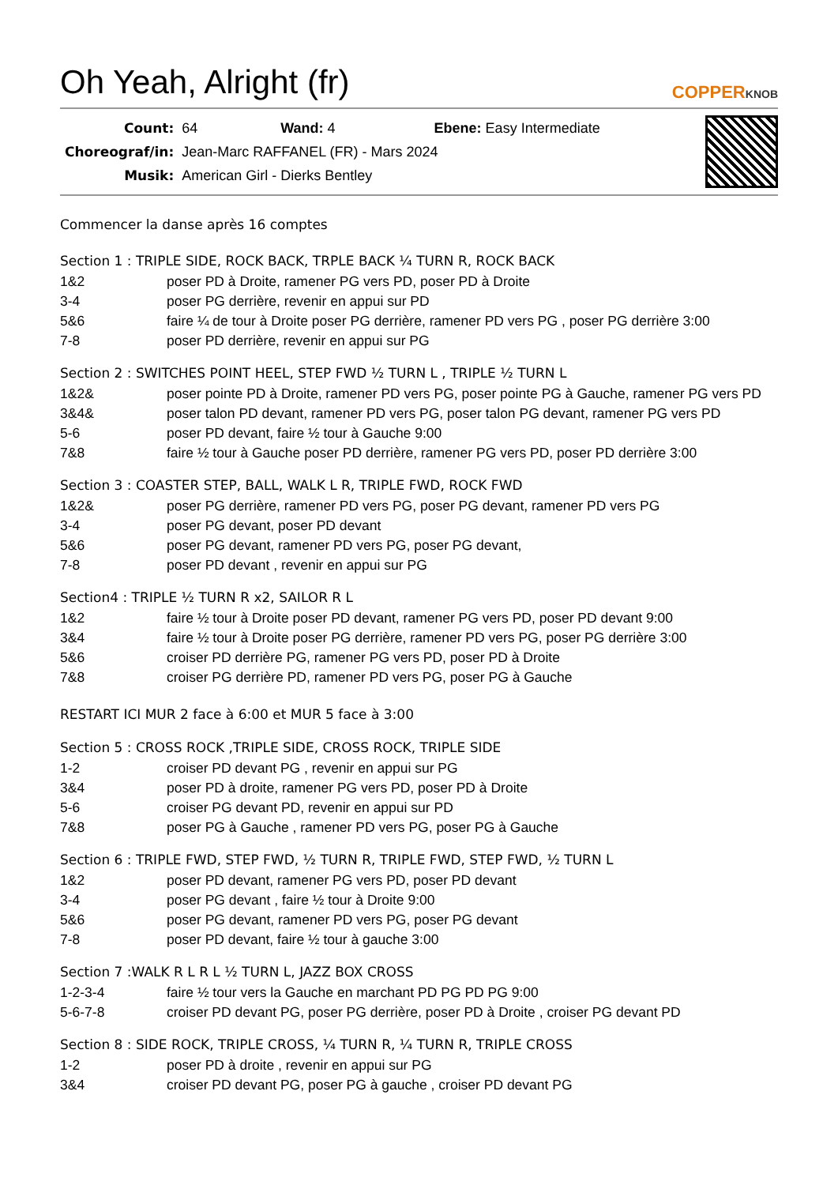Oh Yeah, Alright (fr)
COPPERKNOB
| Count: | 64 Wand: 4 Ebene: Easy Intermediate |
| Choreograf/in: | Jean-Marc RAFFANEL (FR) - Mars 2024 |
| Musik: | American Girl - Dierks Bentley |
Commencer la danse après 16 comptes
Section 1 : TRIPLE SIDE, ROCK BACK, TRPLE BACK ¼ TURN R, ROCK BACK
| 1&2 | poser PD à Droite, ramener PG vers PD, poser PD à Droite |
| 3-4 | poser PG derrière, revenir en appui sur PD |
| 5&6 | faire ¼ de tour à Droite poser PG derrière, ramener PD vers PG , poser PG derrière 3:00 |
| 7-8 | poser PD derrière, revenir en appui sur PG |
Section 2 : SWITCHES POINT HEEL, STEP FWD ½ TURN L , TRIPLE ½ TURN L
| 1&2& | poser pointe PD à Droite, ramener PD vers PG, poser pointe PG à Gauche, ramener PG vers PD |
| 3&4& | poser talon PD devant, ramener PD vers PG, poser talon PG devant, ramener PG vers PD |
| 5-6 | poser PD devant, faire ½ tour à Gauche 9:00 |
| 7&8 | faire ½ tour à Gauche poser PD derrière, ramener PG vers PD, poser PD derrière 3:00 |
Section 3 : COASTER STEP, BALL, WALK L R, TRIPLE FWD, ROCK FWD
| 1&2& | poser PG derrière, ramener PD vers PG, poser PG devant, ramener PD vers PG |
| 3-4 | poser PG devant, poser PD devant |
| 5&6 | poser PG devant, ramener PD vers PG, poser PG devant, |
| 7-8 | poser PD devant , revenir en appui sur PG |
Section4 : TRIPLE ½ TURN R x2, SAILOR R L
| 1&2 | faire ½ tour à Droite poser PD devant, ramener PG vers PD, poser PD devant 9:00 |
| 3&4 | faire ½ tour à Droite poser PG derrière, ramener PD vers PG, poser PG derrière 3:00 |
| 5&6 | croiser PD derrière PG, ramener PG vers PD, poser PD à Droite |
| 7&8 | croiser PG derrière PD, ramener PD vers PG, poser PG à Gauche |
RESTART ICI MUR 2 face à 6:00 et MUR 5 face à 3:00
Section 5 : CROSS ROCK ,TRIPLE SIDE, CROSS ROCK, TRIPLE SIDE
| 1-2 | croiser PD devant PG , revenir en appui sur PG |
| 3&4 | poser PD à droite, ramener PG vers PD, poser PD à Droite |
| 5-6 | croiser PG devant PD, revenir en appui sur PD |
| 7&8 | poser PG à Gauche , ramener PD vers PG, poser PG à Gauche |
Section 6 : TRIPLE FWD, STEP FWD, ½ TURN R, TRIPLE FWD, STEP FWD, ½ TURN L
| 1&2 | poser PD devant, ramener PG vers PD, poser PD devant |
| 3-4 | poser PG devant , faire ½ tour à Droite 9:00 |
| 5&6 | poser PG devant, ramener PD vers PG, poser PG devant |
| 7-8 | poser PD devant, faire ½ tour à gauche 3:00 |
Section 7 :WALK R L R L ½ TURN L, JAZZ BOX CROSS
| 1-2-3-4 | faire ½ tour vers la Gauche en marchant PD PG PD PG 9:00 |
| 5-6-7-8 | croiser PD devant PG, poser PG derrière, poser PD à Droite , croiser PG devant PD |
Section 8 : SIDE ROCK, TRIPLE CROSS, ¼ TURN R, ¼ TURN R, TRIPLE CROSS
| 1-2 | poser PD à droite , revenir en appui sur PG |
| 3&4 | croiser PD devant PG, poser PG à gauche , croiser PD devant PG |